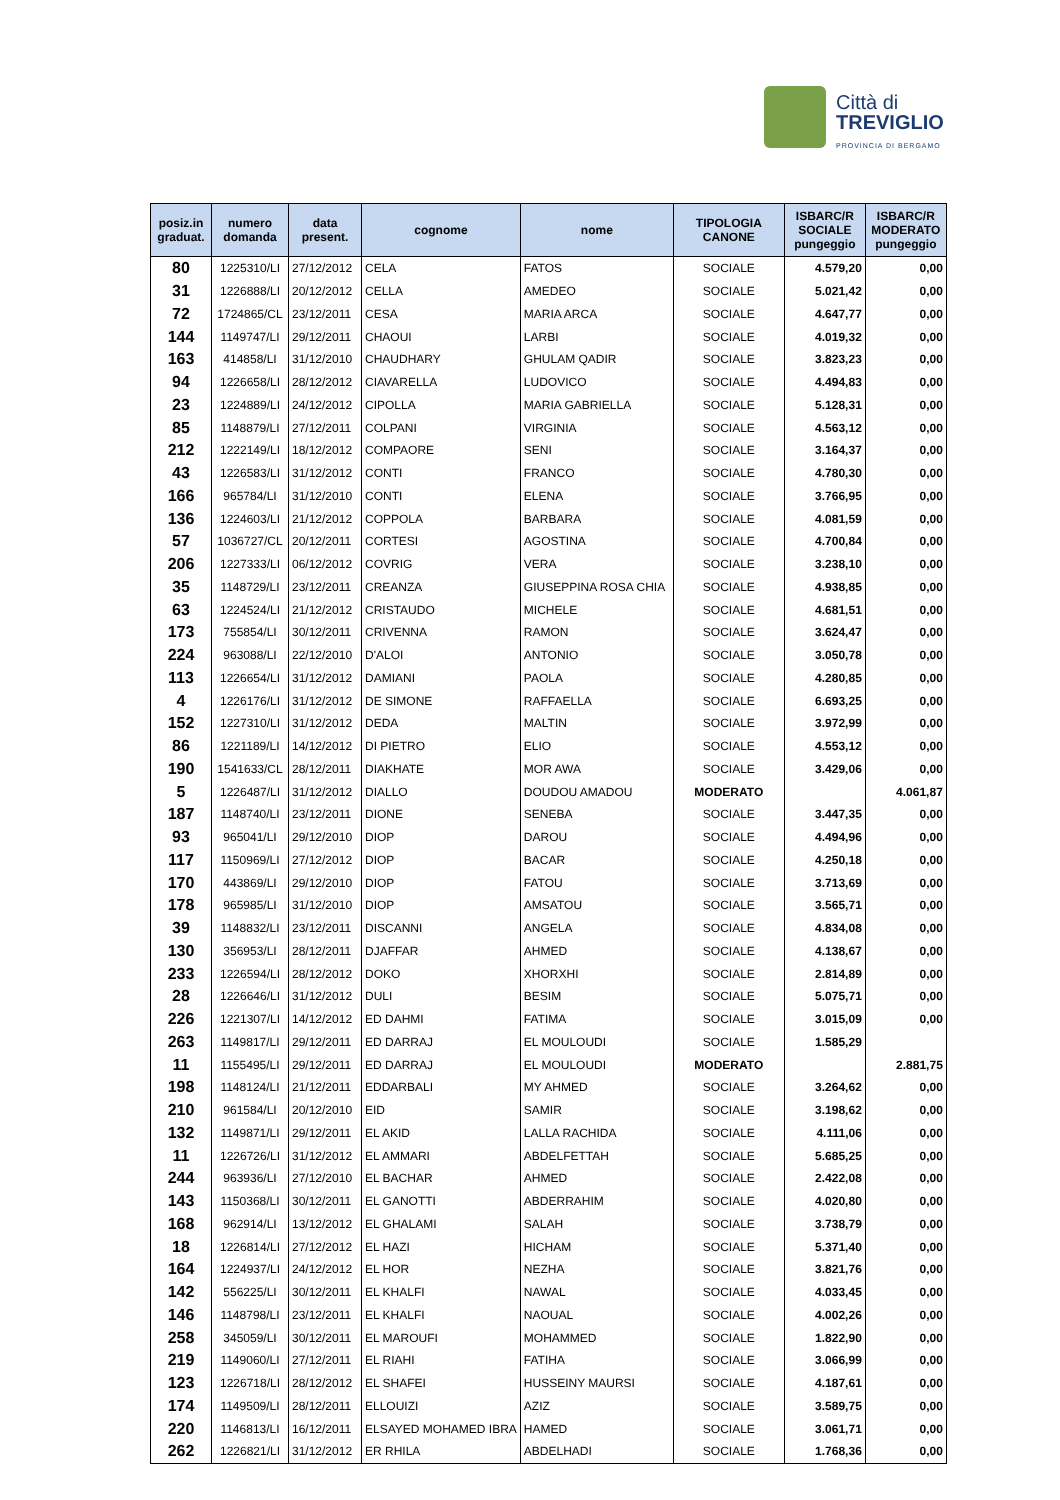Città di
TREVIGLIO
PROVINCIA DI BERGAMO
| posiz.in graduat. | numero domanda | data present. | cognome | nome | TIPOLOGIA CANONE | ISBARC/R SOCIALE pungeggio | ISBARC/R MODERATO pungeggio |
| --- | --- | --- | --- | --- | --- | --- | --- |
| 80 | 1225310/LI | 27/12/2012 | CELA | FATOS | SOCIALE | 4.579,20 | 0,00 |
| 31 | 1226888/LI | 20/12/2012 | CELLA | AMEDEO | SOCIALE | 5.021,42 | 0,00 |
| 72 | 1724865/CL | 23/12/2011 | CESA | MARIA ARCA | SOCIALE | 4.647,77 | 0,00 |
| 144 | 1149747/LI | 29/12/2011 | CHAOUI | LARBI | SOCIALE | 4.019,32 | 0,00 |
| 163 | 414858/LI | 31/12/2010 | CHAUDHARY | GHULAM QADIR | SOCIALE | 3.823,23 | 0,00 |
| 94 | 1226658/LI | 28/12/2012 | CIAVARELLA | LUDOVICO | SOCIALE | 4.494,83 | 0,00 |
| 23 | 1224889/LI | 24/12/2012 | CIPOLLA | MARIA GABRIELLA | SOCIALE | 5.128,31 | 0,00 |
| 85 | 1148879/LI | 27/12/2011 | COLPANI | VIRGINIA | SOCIALE | 4.563,12 | 0,00 |
| 212 | 1222149/LI | 18/12/2012 | COMPAORE | SENI | SOCIALE | 3.164,37 | 0,00 |
| 43 | 1226583/LI | 31/12/2012 | CONTI | FRANCO | SOCIALE | 4.780,30 | 0,00 |
| 166 | 965784/LI | 31/12/2010 | CONTI | ELENA | SOCIALE | 3.766,95 | 0,00 |
| 136 | 1224603/LI | 21/12/2012 | COPPOLA | BARBARA | SOCIALE | 4.081,59 | 0,00 |
| 57 | 1036727/CL | 20/12/2011 | CORTESI | AGOSTINA | SOCIALE | 4.700,84 | 0,00 |
| 206 | 1227333/LI | 06/12/2012 | COVRIG | VERA | SOCIALE | 3.238,10 | 0,00 |
| 35 | 1148729/LI | 23/12/2011 | CREANZA | GIUSEPPINA ROSA CHIA | SOCIALE | 4.938,85 | 0,00 |
| 63 | 1224524/LI | 21/12/2012 | CRISTAUDO | MICHELE | SOCIALE | 4.681,51 | 0,00 |
| 173 | 755854/LI | 30/12/2011 | CRIVENNA | RAMON | SOCIALE | 3.624,47 | 0,00 |
| 224 | 963088/LI | 22/12/2010 | D'ALOI | ANTONIO | SOCIALE | 3.050,78 | 0,00 |
| 113 | 1226654/LI | 31/12/2012 | DAMIANI | PAOLA | SOCIALE | 4.280,85 | 0,00 |
| 4 | 1226176/LI | 31/12/2012 | DE SIMONE | RAFFAELLA | SOCIALE | 6.693,25 | 0,00 |
| 152 | 1227310/LI | 31/12/2012 | DEDA | MALTIN | SOCIALE | 3.972,99 | 0,00 |
| 86 | 1221189/LI | 14/12/2012 | DI PIETRO | ELIO | SOCIALE | 4.553,12 | 0,00 |
| 190 | 1541633/CL | 28/12/2011 | DIAKHATE | MOR AWA | SOCIALE | 3.429,06 | 0,00 |
| 5 | 1226487/LI | 31/12/2012 | DIALLO | DOUDOU AMADOU | MODERATO | | 4.061,87 |
| 187 | 1148740/LI | 23/12/2011 | DIONE | SENEBA | SOCIALE | 3.447,35 | 0,00 |
| 93 | 965041/LI | 29/12/2010 | DIOP | DAROU | SOCIALE | 4.494,96 | 0,00 |
| 117 | 1150969/LI | 27/12/2012 | DIOP | BACAR | SOCIALE | 4.250,18 | 0,00 |
| 170 | 443869/LI | 29/12/2010 | DIOP | FATOU | SOCIALE | 3.713,69 | 0,00 |
| 178 | 965985/LI | 31/12/2010 | DIOP | AMSATOU | SOCIALE | 3.565,71 | 0,00 |
| 39 | 1148832/LI | 23/12/2011 | DISCANNI | ANGELA | SOCIALE | 4.834,08 | 0,00 |
| 130 | 356953/LI | 28/12/2011 | DJAFFAR | AHMED | SOCIALE | 4.138,67 | 0,00 |
| 233 | 1226594/LI | 28/12/2012 | DOKO | XHORXHI | SOCIALE | 2.814,89 | 0,00 |
| 28 | 1226646/LI | 31/12/2012 | DULI | BESIM | SOCIALE | 5.075,71 | 0,00 |
| 226 | 1221307/LI | 14/12/2012 | ED DAHMI | FATIMA | SOCIALE | 3.015,09 | 0,00 |
| 263 | 1149817/LI | 29/12/2011 | ED DARRAJ | EL MOULOUDI | SOCIALE | 1.585,29 | |
| 11 | 1155495/LI | 29/12/2011 | ED DARRAJ | EL MOULOUDI | MODERATO | | 2.881,75 |
| 198 | 1148124/LI | 21/12/2011 | EDDARBALI | MY AHMED | SOCIALE | 3.264,62 | 0,00 |
| 210 | 961584/LI | 20/12/2010 | EID | SAMIR | SOCIALE | 3.198,62 | 0,00 |
| 132 | 1149871/LI | 29/12/2011 | EL AKID | LALLA RACHIDA | SOCIALE | 4.111,06 | 0,00 |
| 11 | 1226726/LI | 31/12/2012 | EL AMMARI | ABDELFETTAH | SOCIALE | 5.685,25 | 0,00 |
| 244 | 963936/LI | 27/12/2010 | EL BACHAR | AHMED | SOCIALE | 2.422,08 | 0,00 |
| 143 | 1150368/LI | 30/12/2011 | EL GANOTTI | ABDERRAHIM | SOCIALE | 4.020,80 | 0,00 |
| 168 | 962914/LI | 13/12/2012 | EL GHALAMI | SALAH | SOCIALE | 3.738,79 | 0,00 |
| 18 | 1226814/LI | 27/12/2012 | EL HAZI | HICHAM | SOCIALE | 5.371,40 | 0,00 |
| 164 | 1224937/LI | 24/12/2012 | EL HOR | NEZHA | SOCIALE | 3.821,76 | 0,00 |
| 142 | 556225/LI | 30/12/2011 | EL KHALFI | NAWAL | SOCIALE | 4.033,45 | 0,00 |
| 146 | 1148798/LI | 23/12/2011 | EL KHALFI | NAOUAL | SOCIALE | 4.002,26 | 0,00 |
| 258 | 345059/LI | 30/12/2011 | EL MAROUFI | MOHAMMED | SOCIALE | 1.822,90 | 0,00 |
| 219 | 1149060/LI | 27/12/2011 | EL RIAHI | FATIHA | SOCIALE | 3.066,99 | 0,00 |
| 123 | 1226718/LI | 28/12/2012 | EL SHAFEI | HUSSEINY MAURSI | SOCIALE | 4.187,61 | 0,00 |
| 174 | 1149509/LI | 28/12/2011 | ELLOUIZI | AZIZ | SOCIALE | 3.589,75 | 0,00 |
| 220 | 1146813/LI | 16/12/2011 | ELSAYED MOHAMED IBRA | HAMED | SOCIALE | 3.061,71 | 0,00 |
| 262 | 1226821/LI | 31/12/2012 | ER RHILA | ABDELHADI | SOCIALE | 1.768,36 | 0,00 |